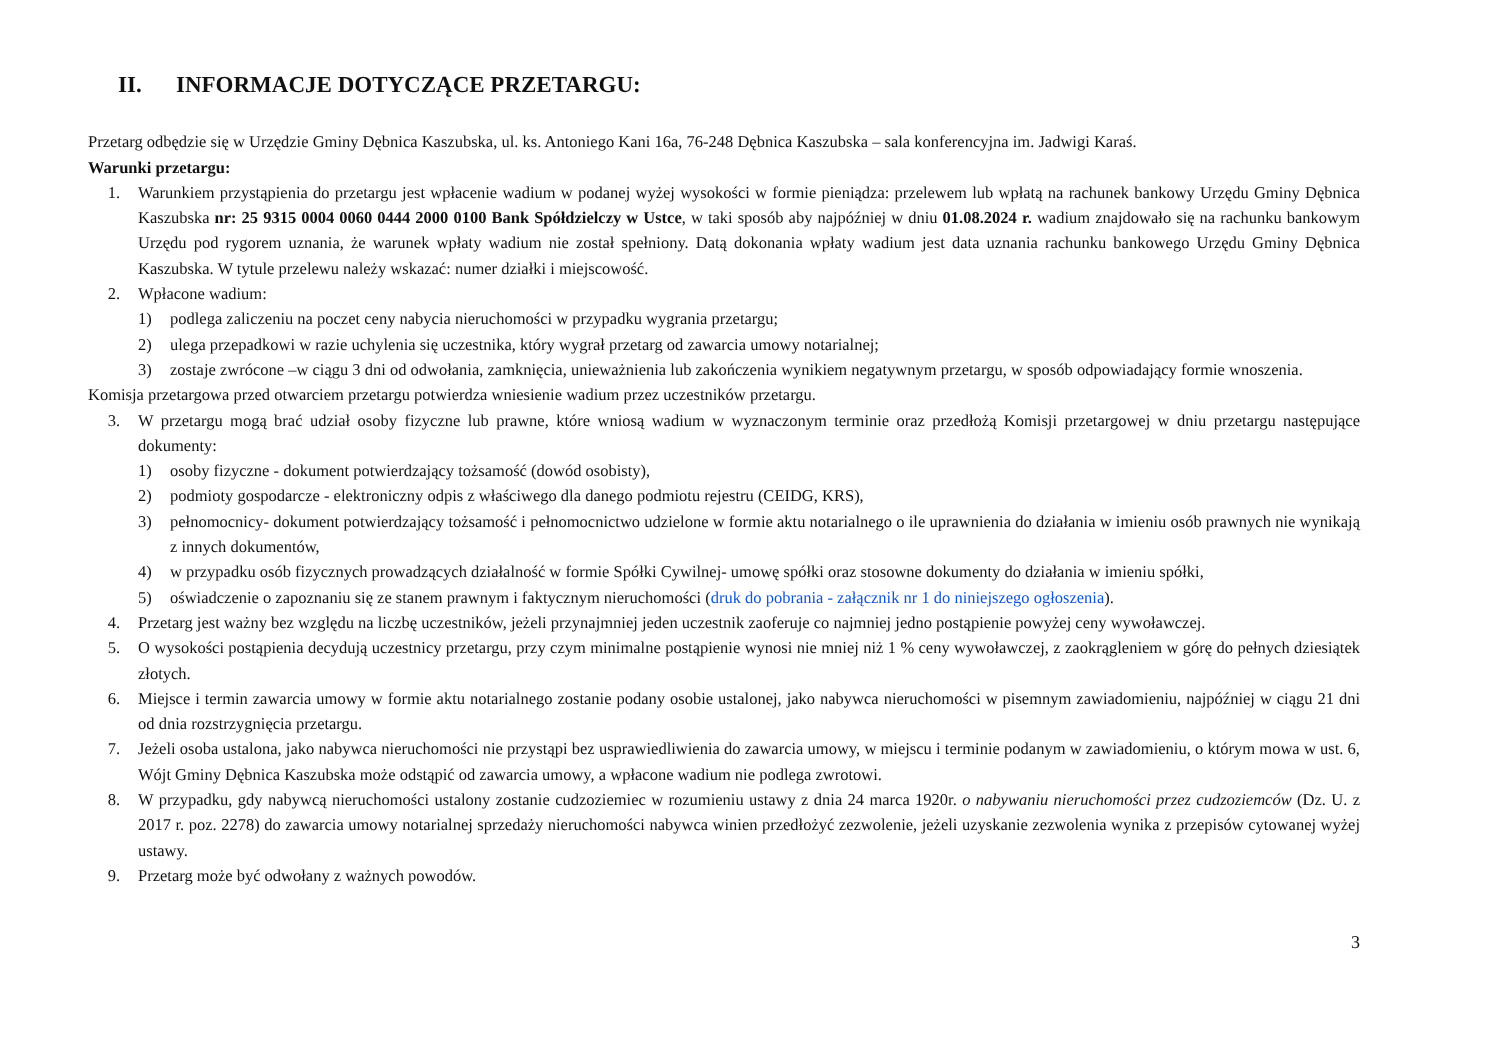II. INFORMACJE DOTYCZĄCE PRZETARGU:
Przetarg odbędzie się w Urzędzie Gminy Dębnica Kaszubska, ul. ks. Antoniego Kani 16a, 76-248 Dębnica Kaszubska – sala konferencyjna im. Jadwigi Karaś.
Warunki przetargu:
1. Warunkiem przystąpienia do przetargu jest wpłacenie wadium w podanej wyżej wysokości w formie pieniądza: przelewem lub wpłatą na rachunek bankowy Urzędu Gminy Dębnica Kaszubska nr: 25 9315 0004 0060 0444 2000 0100 Bank Spółdzielczy w Ustce, w taki sposób aby najpóźniej w dniu 01.08.2024 r. wadium znajdowało się na rachunku bankowym Urzędu pod rygorem uznania, że warunek wpłaty wadium nie został spełniony. Datą dokonania wpłaty wadium jest data uznania rachunku bankowego Urzędu Gminy Dębnica Kaszubska. W tytule przelewu należy wskazać: numer działki i miejscowość.
2. Wpłacone wadium:
1) podlega zaliczeniu na poczet ceny nabycia nieruchomości w przypadku wygrania przetargu;
2) ulega przepadkowi w razie uchylenia się uczestnika, który wygrał przetarg od zawarcia umowy notarialnej;
3) zostaje zwrócone –w ciągu 3 dni od odwołania, zamknięcia, unieważnienia lub zakończenia wynikiem negatywnym przetargu, w sposób odpowiadający formie wnoszenia.
Komisja przetargowa przed otwarciem przetargu potwierdza wniesienie wadium przez uczestników przetargu.
3. W przetargu mogą brać udział osoby fizyczne lub prawne, które wniosą wadium w wyznaczonym terminie oraz przedłożą Komisji przetargowej w dniu przetargu następujące dokumenty:
1) osoby fizyczne - dokument potwierdzający tożsamość (dowód osobisty),
2) podmioty gospodarcze - elektroniczny odpis z właściwego dla danego podmiotu rejestru (CEIDG, KRS),
3) pełnomocnicy- dokument potwierdzający tożsamość i pełnomocnictwo udzielone w formie aktu notarialnego o ile uprawnienia do działania w imieniu osób prawnych nie wynikają z innych dokumentów,
4) w przypadku osób fizycznych prowadzących działalność w formie Spółki Cywilnej- umowę spółki oraz stosowne dokumenty do działania w imieniu spółki,
5) oświadczenie o zapoznaniu się ze stanem prawnym i faktycznym nieruchomości (druk do pobrania - załącznik nr 1 do niniejszego ogłoszenia).
4. Przetarg jest ważny bez względu na liczbę uczestników, jeżeli przynajmniej jeden uczestnik zaoferuje co najmniej jedno postąpienie powyżej ceny wywoławczej.
5. O wysokości postąpienia decydują uczestnicy przetargu, przy czym minimalne postąpienie wynosi nie mniej niż 1 % ceny wywoławczej, z zaokrągleniem w górę do pełnych dziesiątek złotych.
6. Miejsce i termin zawarcia umowy w formie aktu notarialnego zostanie podany osobie ustalonej, jako nabywca nieruchomości w pisemnym zawiadomieniu, najpóźniej w ciągu 21 dni od dnia rozstrzygnięcia przetargu.
7. Jeżeli osoba ustalona, jako nabywca nieruchomości nie przystąpi bez usprawiedliwienia do zawarcia umowy, w miejscu i terminie podanym w zawiadomieniu, o którym mowa w ust. 6, Wójt Gminy Dębnica Kaszubska może odstąpić od zawarcia umowy, a wpłacone wadium nie podlega zwrotowi.
8. W przypadku, gdy nabywcą nieruchomości ustalony zostanie cudzoziemiec w rozumieniu ustawy z dnia 24 marca 1920r. o nabywaniu nieruchomości przez cudzoziemców (Dz. U. z 2017 r. poz. 2278) do zawarcia umowy notarialnej sprzedaży nieruchomości nabywca winien przedłożyć zezwolenie, jeżeli uzyskanie zezwolenia wynika z przepisów cytowanej wyżej ustawy.
9. Przetarg może być odwołany z ważnych powodów.
3